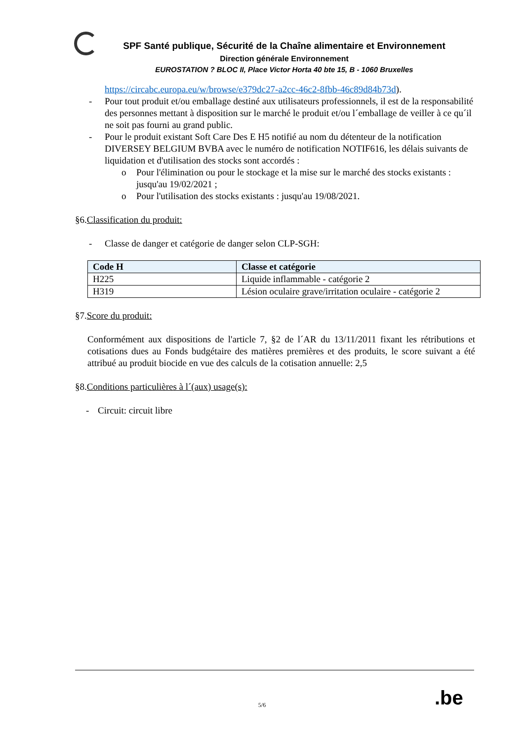SPF Santé publique, Sécurité de la Chaîne alimentaire et Environnement
Direction générale Environnement
EUROSTATION ? BLOC II, Place Victor Horta 40 bte 15, B - 1060 Bruxelles
https://circabc.europa.eu/w/browse/e379dc27-a2cc-46c2-8fbb-46c89d84b73d).
- Pour tout produit et/ou emballage destiné aux utilisateurs professionnels, il est de la responsabilité des personnes mettant à disposition sur le marché le produit et/ou l´emballage de veiller à ce qu´il ne soit pas fourni au grand public.
- Pour le produit existant Soft Care Des E H5 notifié au nom du détenteur de la notification DIVERSEY BELGIUM BVBA avec le numéro de notification NOTIF616, les délais suivants de liquidation et d'utilisation des stocks sont accordés :
o Pour l'élimination ou pour le stockage et la mise sur le marché des stocks existants : jusqu'au 19/02/2021 ;
o Pour l'utilisation des stocks existants : jusqu'au 19/08/2021.
§6.Classification du produit:
- Classe de danger et catégorie de danger selon CLP-SGH:
| Code H | Classe et catégorie |
| --- | --- |
| H225 | Liquide inflammable - catégorie 2 |
| H319 | Lésion oculaire grave/irritation oculaire - catégorie 2 |
§7.Score du produit:
Conformément aux dispositions de l'article 7, §2 de l´AR du 13/11/2011 fixant les rétributions et cotisations dues au Fonds budgétaire des matières premières et des produits, le score suivant a été attribué au produit biocide en vue des calculs de la cotisation annuelle: 2,5
§8.Conditions particulières à l´(aux) usage(s):
- Circuit: circuit libre
5/6 .be